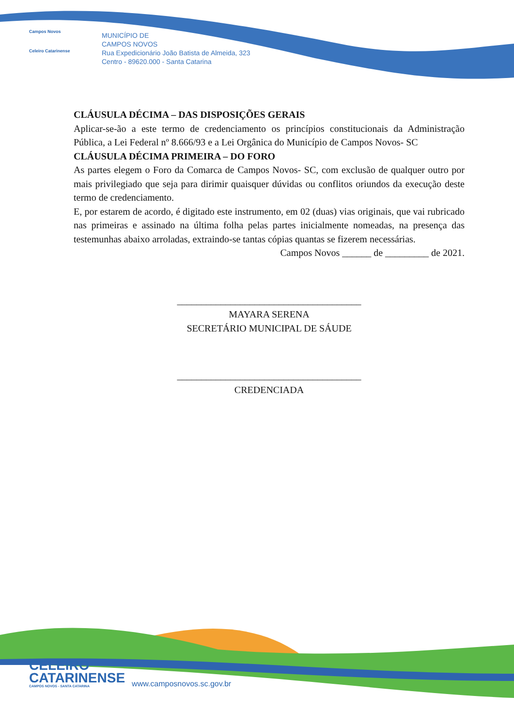Campos Novos
Celeiro Catarinense
MUNICÍPIO DE
CAMPOS NOVOS
Rua Expedicionário João Batista de Almeida, 323
Centro - 89620.000 - Santa Catarina
CLÁUSULA DÉCIMA – DAS DISPOSIÇÕES GERAIS
Aplicar-se-ão a este termo de credenciamento os princípios constitucionais da Administração Pública, a Lei Federal nº 8.666/93 e a Lei Orgânica do Município de Campos Novos- SC
CLÁUSULA DÉCIMA PRIMEIRA – DO FORO
As partes elegem o Foro da Comarca de Campos Novos- SC, com exclusão de qualquer outro por mais privilegiado que seja para dirimir quaisquer dúvidas ou conflitos oriundos da execução deste termo de credenciamento.
E, por estarem de acordo, é digitado este instrumento, em 02 (duas) vias originais, que vai rubricado nas primeiras e assinado na última folha pelas partes inicialmente nomeadas, na presença das testemunhas abaixo arroladas, extraindo-se tantas cópias quantas se fizerem necessárias.
Campos Novos ______ de _________ de 2021.
______________________________________
MAYARA SERENA
SECRETÁRIO MUNICIPAL DE SÁUDE
______________________________________
CREDENCIADA
CELEIRO
CATARINENSE
CAMPOS NOVOS - SANTA CATARINA
www.camposnovos.sc.gov.br